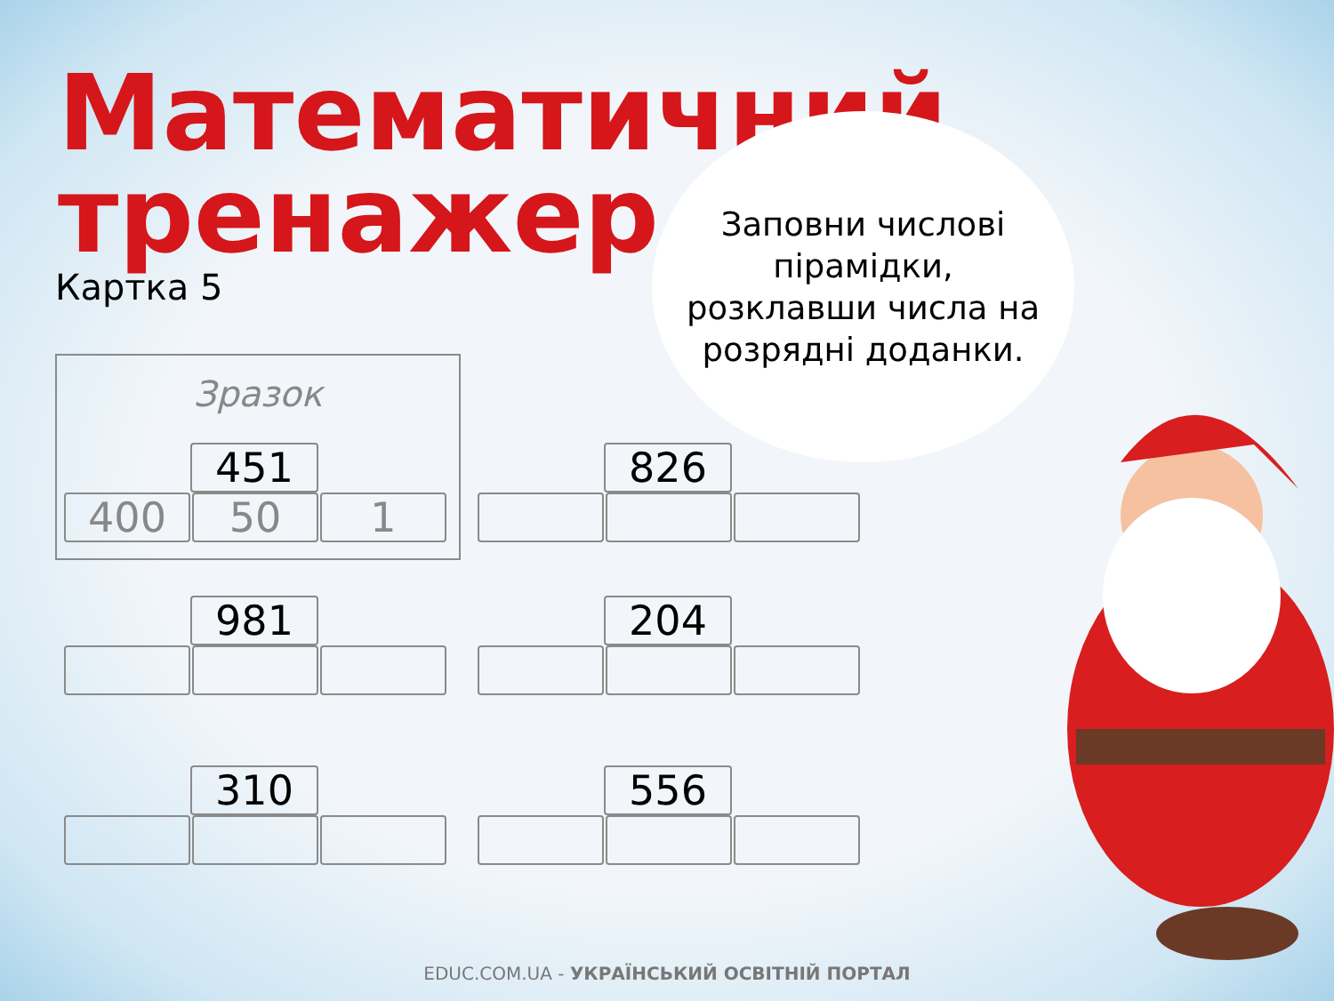Математичний
тренажер
Картка 5
Заповни числові
пірамідки,
розклавши числа на
розрядні доданки.
Зразок
451
400 50 1
826
981 204
310 556
EDUC.COM.UA - УКРАЇНСЬКИЙ ОСВІТНІЙ ПОРТАЛ